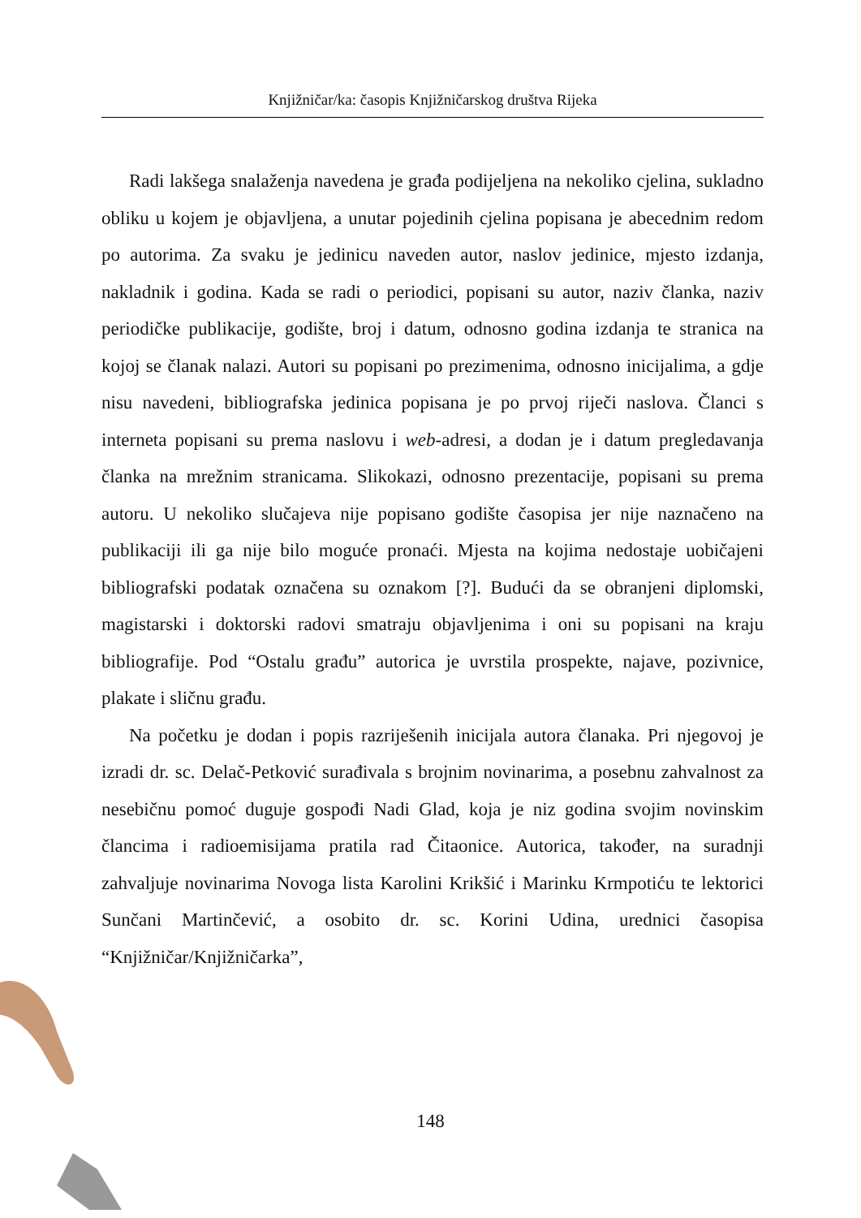Knjižničar/ka: časopis Knjižničarskog društva Rijeka
Radi lakšega snalaženja navedena je građa podijeljena na nekoliko cjelina, sukladno obliku u kojem je objavljena, a unutar pojedinih cjelina popisana je abecednim redom po autorima. Za svaku je jedinicu naveden autor, naslov jedinice, mjesto izdanja, nakladnik i godina. Kada se radi o periodici, popisani su autor, naziv članka, naziv periodičke publikacije, godište, broj i datum, odnosno godina izdanja te stranica na kojoj se članak nalazi. Autori su popisani po prezimenima, odnosno inicijalima, a gdje nisu navedeni, bibliografska jedinica popisana je po prvoj riječi naslova. Članci s interneta popisani su prema naslovu i web-adresi, a dodan je i datum pregledavanja članka na mrežnim stranicama. Slikokazi, odnosno prezentacije, popisani su prema autoru. U nekoliko slučajeva nije popisano godište časopisa jer nije naznačeno na publikaciji ili ga nije bilo moguće pronaći. Mjesta na kojima nedostaje uobičajeni bibliografski podatak označena su oznakom [?]. Budući da se obranjeni diplomski, magistarski i doktorski radovi smatraju objavljenima i oni su popisani na kraju bibliografije. Pod “Ostalu građu” autorica je uvrstila prospekte, najave, pozivnice, plakate i sličnu građu.
Na početku je dodan i popis razriješenih inicijala autora članaka. Pri njegovoj je izradi dr. sc. Delač-Petković surađivala s brojnim novinarima, a posebnu zahvalnost za nesebičnu pomoć duguje gospođi Nadi Glad, koja je niz godina svojim novinskim člancima i radioemisijama pratila rad Čitaonice. Autorica, također, na suradnji zahvaljuje novinarima Novoga lista Karolini Krikšić i Marinku Krmpotiću te lektorici Sunčani Martinčević, a osobito dr. sc. Korini Udina, urednici časopisa “Knjižničar/Knjižničarka”,
148